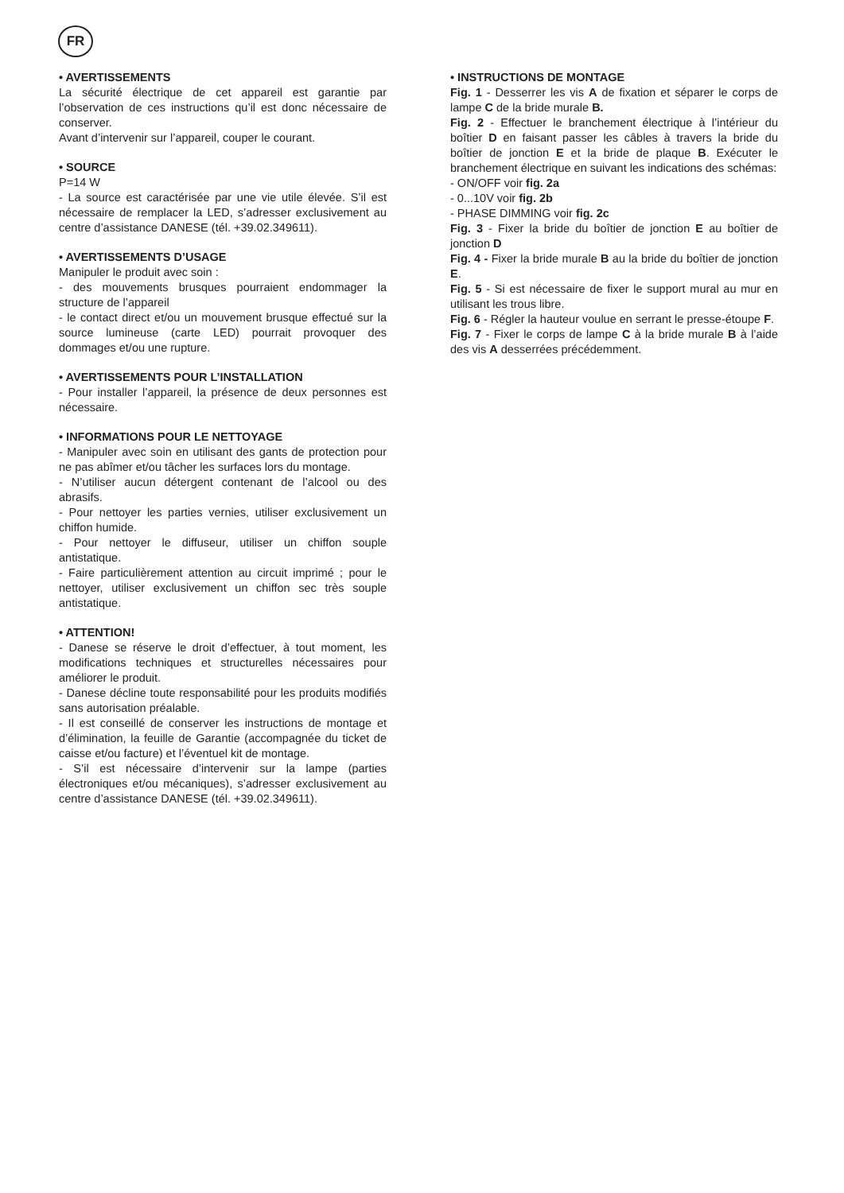FR
• AVERTISSEMENTS
La sécurité électrique de cet appareil est garantie par l’observation de ces instructions qu’il est donc nécessaire de conserver.
Avant d’intervenir sur l’appareil, couper le courant.
• SOURCE
P=14 W
- La source est caractérisée par une vie utile élevée. S’il est nécessaire de remplacer la LED, s’adresser exclusivement au centre d’assistance DANESE (tél. +39.02.349611).
• AVERTISSEMENTS D’USAGE
Manipuler le produit avec soin :
- des mouvements brusques pourraient endommager la structure de l’appareil
- le contact direct et/ou un mouvement brusque effectué sur la source lumineuse (carte LED) pourrait provoquer des dommages et/ou une rupture.
• AVERTISSEMENTS POUR L’INSTALLATION
- Pour installer l’appareil, la présence de deux personnes est nécessaire.
• INFORMATIONS POUR LE NETTOYAGE
- Manipuler avec soin en utilisant des gants de protection pour ne pas abîmer et/ou tâcher les surfaces lors du montage.
- N’utiliser aucun détergent contenant de l’alcool ou des abrasifs.
- Pour nettoyer les parties vernies, utiliser exclusivement un chiffon humide.
- Pour nettoyer le diffuseur, utiliser un chiffon souple antistatique.
- Faire particulièrement attention au circuit imprimé ; pour le nettoyer, utiliser exclusivement un chiffon sec très souple antistatique.
• ATTENTION!
- Danese se réserve le droit d’effectuer, à tout moment, les modifications techniques et structurelles nécessaires pour améliorer le produit.
- Danese décline toute responsabilité pour les produits modifiés sans autorisation préalable.
- Il est conseillé de conserver les instructions de montage et d’élimination, la feuille de Garantie (accompagnée du ticket de caisse et/ou facture) et l’éventuel kit de montage.
- S’il est nécessaire d’intervenir sur la lampe (parties électroniques et/ou mécaniques), s’adresser exclusivement au centre d’assistance DANESE (tél. +39.02.349611).
• INSTRUCTIONS DE MONTAGE
Fig. 1 - Desserrer les vis A de fixation et séparer le corps de lampe C de la bride murale B.
Fig. 2 - Effectuer le branchement électrique à l’intérieur du boîtier D en faisant passer les câbles à travers la bride du boîtier de jonction E et la bride de plaque B. Exécuter le branchement électrique en suivant les indications des schémas:
- ON/OFF voir fig. 2a
- 0...10V voir fig. 2b
- PHASE DIMMING voir fig. 2c
Fig. 3 - Fixer la bride du boîtier de jonction E au boîtier de jonction D
Fig. 4 - Fixer la bride murale B au la bride du boîtier de jonction E.
Fig. 5 - Si est nécessaire de fixer le support mural au mur en utilisant les trous libre.
Fig. 6 - Régler la hauteur voulue en serrant le presse-étoupe F.
Fig. 7 - Fixer le corps de lampe C à la bride murale B à l’aide des vis A desserrées précédemment.